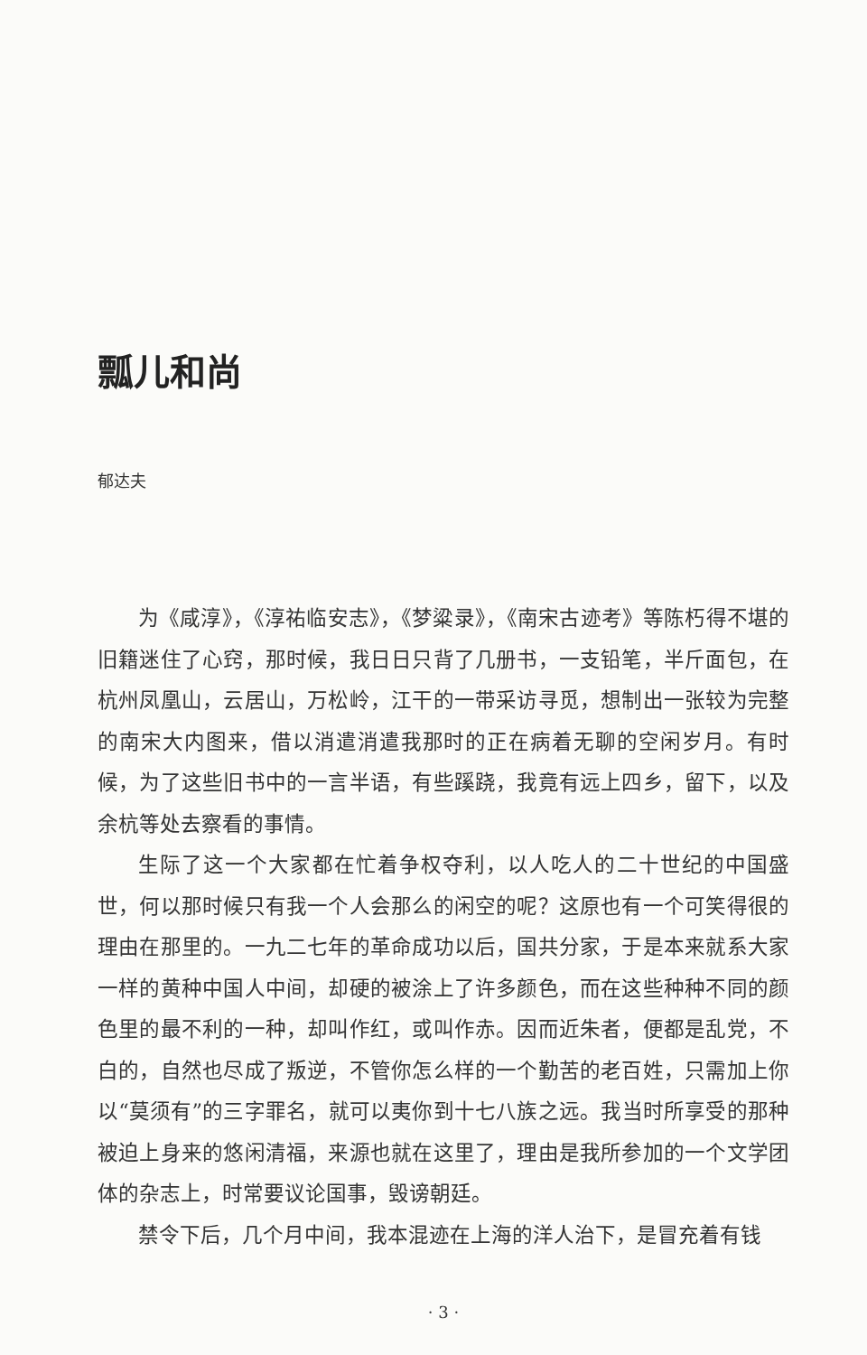瓢儿和尚
郁达夫
为《咸淳》，《淳祐临安志》，《梦粱录》，《南宋古迹考》等陈朽得不堪的旧籍迷住了心窍，那时候，我日日只背了几册书，一支铅笔，半斤面包，在杭州凤凰山，云居山，万松岭，江干的一带采访寻觅，想制出一张较为完整的南宋大内图来，借以消遣消遣我那时的正在病着无聊的空闲岁月。有时候，为了这些旧书中的一言半语，有些蹊跷，我竟有远上四乡，留下，以及余杭等处去察看的事情。
生际了这一个大家都在忙着争权夺利，以人吃人的二十世纪的中国盛世，何以那时候只有我一个人会那么的闲空的呢？这原也有一个可笑得很的理由在那里的。一九二七年的革命成功以后，国共分家，于是本来就系大家一样的黄种中国人中间，却硬的被涂上了许多颜色，而在这些种种不同的颜色里的最不利的一种，却叫作红，或叫作赤。因而近朱者，便都是乱党，不白的，自然也尽成了叛逆，不管你怎么样的一个勤苦的老百姓，只需加上你以“莫须有”的三字罪名，就可以夷你到十七八族之远。我当时所享受的那种被迫上身来的悠闲清福，来源也就在这里了，理由是我所参加的一个文学团体的杂志上，时常要议论国事，毁谤朝廷。
禁令下后，几个月中间，我本混迹在上海的洋人治下，是冒充着有钱
· 3 ·